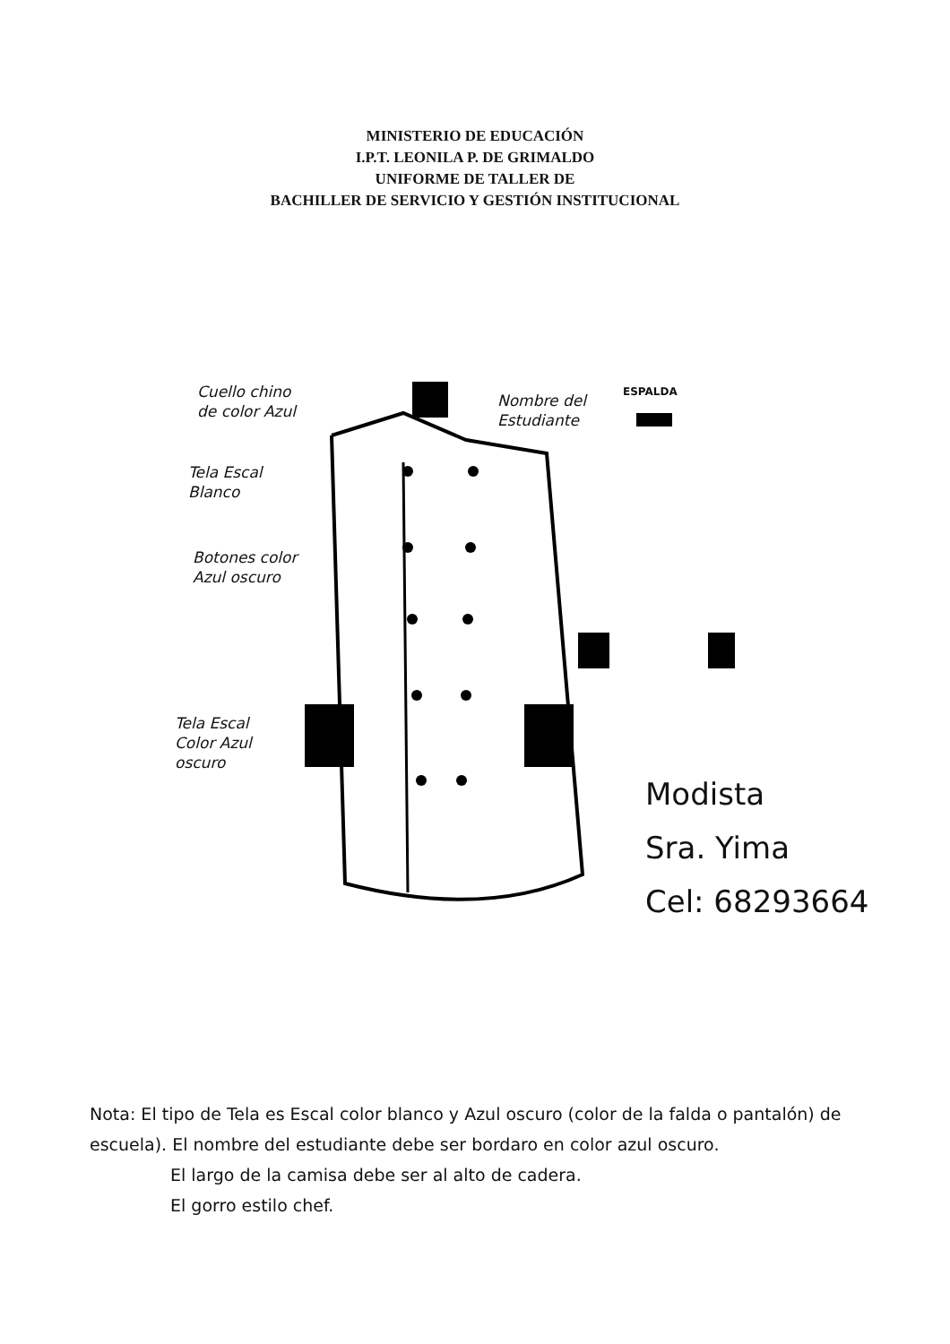MINISTERIO DE EDUCACIÓN
I.P.T. LEONILA P. DE GRIMALDO
UNIFORME DE TALLER DE
BACHILLER DE SERVICIO Y GESTIÓN INSTITUCIONAL
Cuello chino
de color Azul
Nombre del
Estudiante
ESPALDA
Tela Escal
Blanco
Botones color
Azul oscuro
Tela Escal
Color Azul
oscuro
Modista
Sra. Yima
Cel: 68293664
Nota: El tipo de Tela es Escal color blanco y Azul oscuro (color de la falda o pantalón) de escuela). El nombre del estudiante debe ser bordaro en color azul oscuro.
El largo de la camisa debe ser al alto de cadera.
El gorro estilo chef.